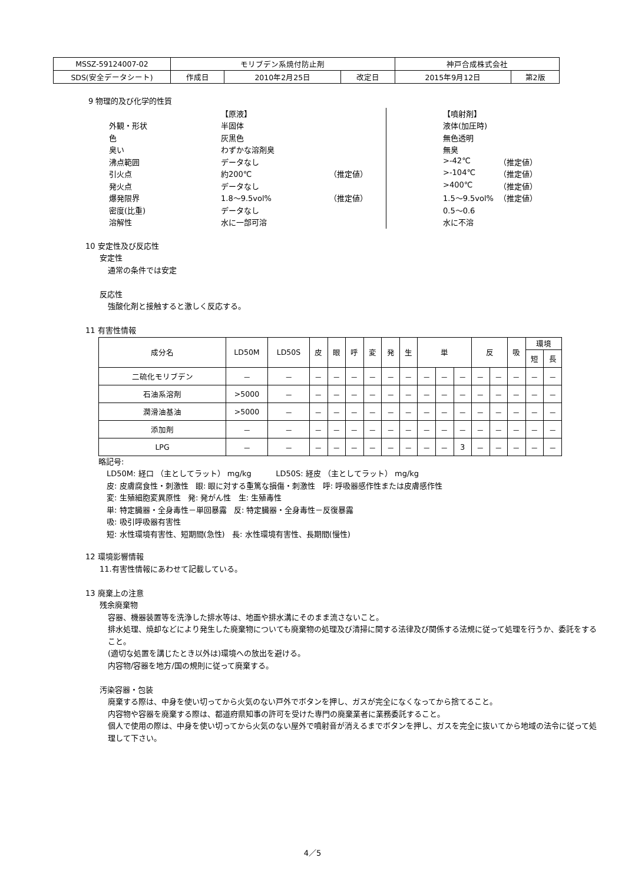| MSSZ-59124007-02 | モリブデン系焼付防止剤 | | | 神戸合成株式会社 | |
| SDS(安全データシート) | 作成日 | 2010年2月25日 | 改定日 | 2015年9月12日 | 第2版 |
9 物理的及び化学的性質
| | 【原液】 | | | 【噴射剤】 | |
| 外観・形状 | 半固体 | | | 液体(加圧時) | |
| 色 | 灰黒色 | | | 無色透明 | |
| 臭い | わずかな溶剤臭 | | | 無臭 | |
| 沸点範囲 | データなし | | | >-42℃ | （推定値） |
| 引火点 | 約200℃ | （推定値） | | >-104℃ | （推定値） |
| 発火点 | データなし | | | >400℃ | （推定値） |
| 爆発限界 | 1.8～9.5vol% | （推定値） | | 1.5～9.5vol% | （推定値） |
| 密度(比重) | データなし | | | 0.5～0.6 | |
| 溶解性 | 水に一部可溶 | | | 水に不溶 | |
10 安定性及び反応性
安定性
通常の条件では安定
反応性
強酸化剤と接触すると激しく反応する。
11 有害性情報
| 成分名 | LD50M | LD50S | 皮 | 眼 | 呼 | 変 | 発 | 生 | 単 | | | 反 | | 吸 | 環境 | |
| --- | --- | --- | --- | --- | --- | --- | --- | --- | --- | --- | --- | --- | --- | --- | --- | --- |
| | | | | | | | | | | | | | | | 短 | 長 |
| 二硫化モリブデン | － | － | － | － | － | － | － | － | － | － | － | － | － | － | － | － |
| 石油系溶剤 | >5000 | － | － | － | － | － | － | － | － | － | － | － | － | － | － | － |
| 潤滑油基油 | >5000 | － | － | － | － | － | － | － | － | － | － | － | － | － | － | － |
| 添加剤 | － | － | － | － | － | － | － | － | － | － | － | － | － | － | － | － |
| LPG | － | － | － | － | － | － | － | － | － | － | 3 | － | － | － | － | － |
略記号:
LD50M: 経口 （主としてラット） mg/kg LD50S: 経皮 （主としてラット） mg/kg
皮: 皮膚腐食性・刺激性 眼: 眼に対する重篤な損傷・刺激性 呼: 呼吸器感作性または皮膚感作性
変: 生殖細胞変異原性 発: 発がん性 生: 生殖毒性
単: 特定臓器・全身毒性－単回暴露 反: 特定臓器・全身毒性－反復暴露
吸: 吸引呼吸器有害性
短: 水性環境有害性、短期間(急性) 長: 水性環境有害性、長期間(慢性)
12 環境影響情報
11.有害性情報にあわせて記載している。
13 廃棄上の注意
残余廃棄物
容器、機器装置等を洗浄した排水等は、地面や排水溝にそのまま流さないこと。
排水処理、焼却などにより発生した廃棄物についても廃棄物の処理及び清掃に関する法律及び関係する法規に従って処理を行うか、委託をすること。
(適切な処置を講じたとき以外は)環境への放出を避ける。
内容物/容器を地方/国の規則に従って廃棄する。
汚染容器・包装
廃棄する際は、中身を使い切ってから火気のない戸外でボタンを押し、ガスが完全になくなってから捨てること。
内容物や容器を廃棄する際は、都道府県知事の許可を受けた専門の廃棄業者に業務委託すること。
個人で使用の際は、中身を使い切ってから火気のない屋外で噴射音が消えるまでボタンを押し、ガスを完全に抜いてから地域の法令に従って処理して下さい。
4／5